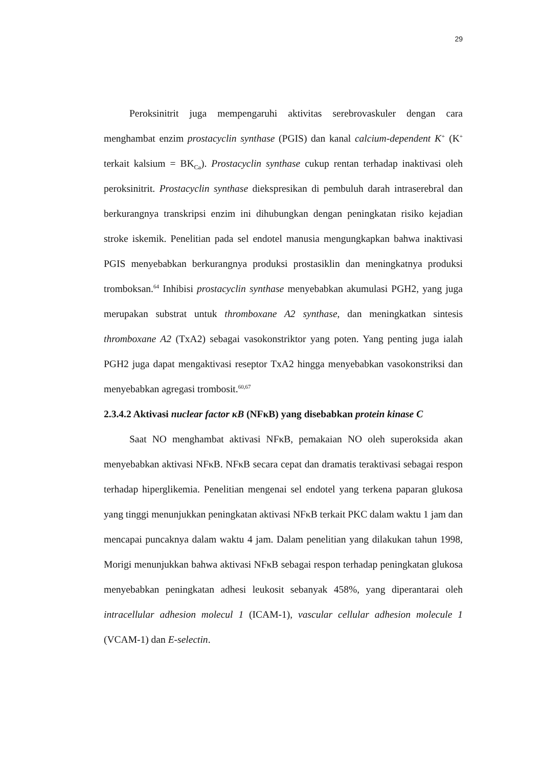29
Peroksinitrit juga mempengaruhi aktivitas serebrovaskuler dengan cara menghambat enzim prostacyclin synthase (PGIS) dan kanal calcium-dependent K<sup>+</sup> (K<sup>+</sup> terkait kalsium = BK<sub>Ca</sub>). Prostacyclin synthase cukup rentan terhadap inaktivasi oleh peroksinitrit. Prostacyclin synthase diekspresikan di pembuluh darah intraserebral dan berkurangnya transkripsi enzim ini dihubungkan dengan peningkatan risiko kejadian stroke iskemik. Penelitian pada sel endotel manusia mengungkapkan bahwa inaktivasi PGIS menyebabkan berkurangnya produksi prostasiklin dan meningkatnya produksi tromboksan.<sup>64</sup> Inhibisi prostacyclin synthase menyebabkan akumulasi PGH2, yang juga merupakan substrat untuk thromboxane A2 synthase, dan meningkatkan sintesis thromboxane A2 (TxA2) sebagai vasokonstriktor yang poten. Yang penting juga ialah PGH2 juga dapat mengaktivasi reseptor TxA2 hingga menyebabkan vasokonstriksi dan menyebabkan agregasi trombosit.<sup>60,67</sup>
2.3.4.2 Aktivasi nuclear factor κB (NFκB) yang disebabkan protein kinase C
Saat NO menghambat aktivasi NFκB, pemakaian NO oleh superoksida akan menyebabkan aktivasi NFκB. NFκB secara cepat dan dramatis teraktivasi sebagai respon terhadap hiperglikemia. Penelitian mengenai sel endotel yang terkena paparan glukosa yang tinggi menunjukkan peningkatan aktivasi NFκB terkait PKC dalam waktu 1 jam dan mencapai puncaknya dalam waktu 4 jam. Dalam penelitian yang dilakukan tahun 1998, Morigi menunjukkan bahwa aktivasi NFκB sebagai respon terhadap peningkatan glukosa menyebabkan peningkatan adhesi leukosit sebanyak 458%, yang diperantarai oleh intracellular adhesion molecul 1 (ICAM-1), vascular cellular adhesion molecule 1 (VCAM-1) dan E-selectin.